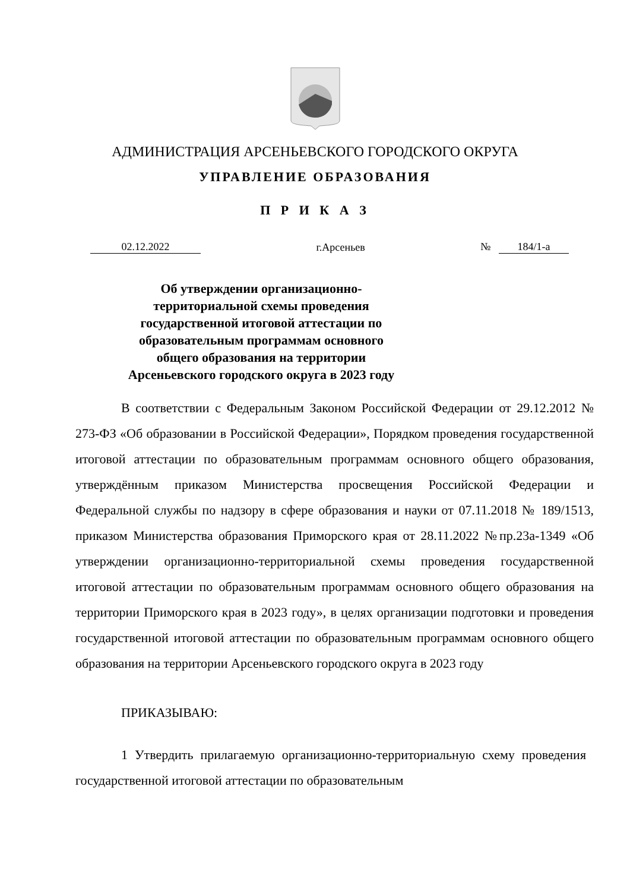АДМИНИСТРАЦИЯ АРСЕНЬЕВСКОГО ГОРОДСКОГО ОКРУГА
УПРАВЛЕНИЕ ОБРАЗОВАНИЯ
П Р И К А З
02.12.2022 г.Арсеньев № 184/1-а
Об утверждении организационно-территориальной схемы проведения государственной итоговой аттестации по образовательным программам основного общего образования на территории Арсеньевского городского округа в 2023 году
В соответствии с Федеральным Законом Российской Федерации от 29.12.2012 № 273-ФЗ «Об образовании в Российской Федерации», Порядком проведения государственной итоговой аттестации по образовательным программам основного общего образования, утверждённым приказом Министерства просвещения Российской Федерации и Федеральной службы по надзору в сфере образования и науки от 07.11.2018 № 189/1513, приказом Министерства образования Приморского края от 28.11.2022 №пр.23а-1349 «Об утверждении организационно-территориальной схемы проведения государственной итоговой аттестации по образовательным программам основного общего образования на территории Приморского края в 2023 году», в целях организации подготовки и проведения государственной итоговой аттестации по образовательным программам основного общего образования на территории Арсеньевского городского округа в 2023 году
ПРИКАЗЫВАЮ:
1 Утвердить прилагаемую организационно-территориальную схему проведения государственной итоговой аттестации по образовательным